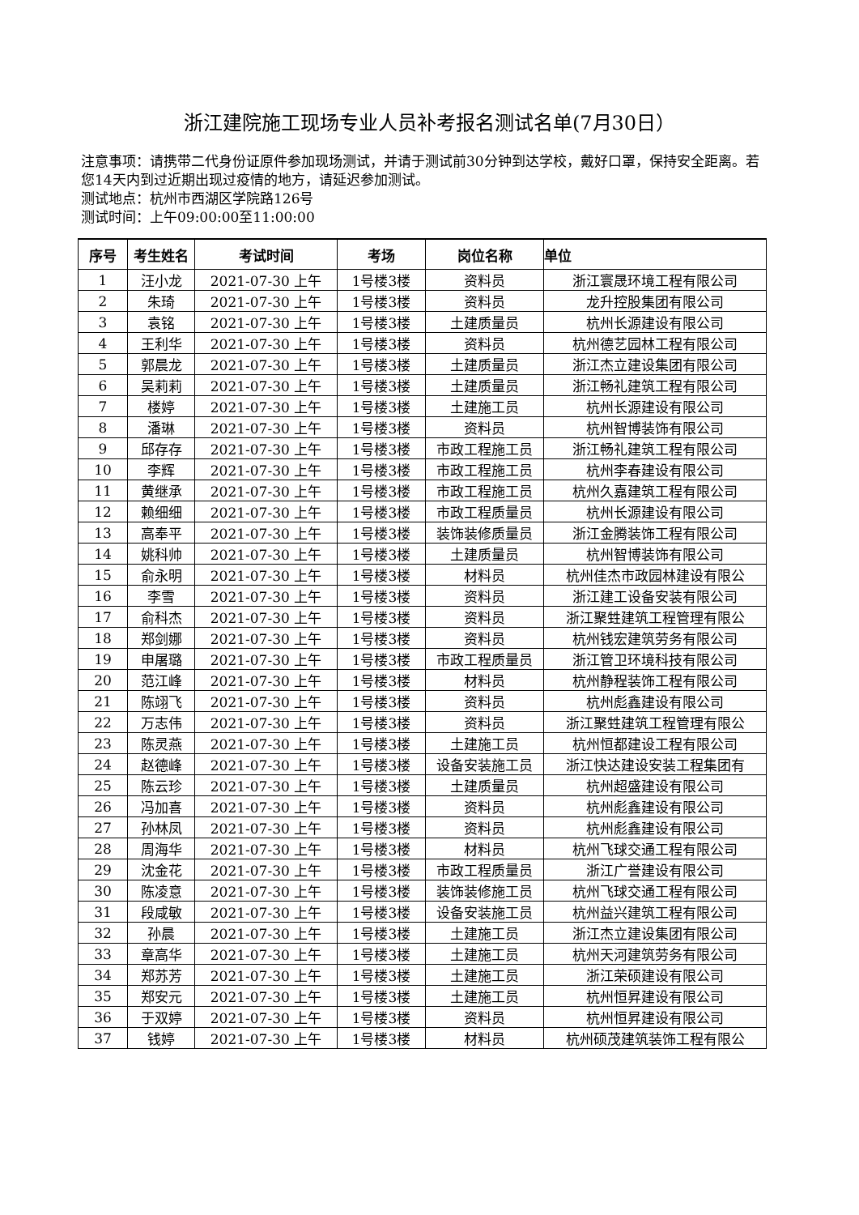浙江建院施工现场专业人员补考报名测试名单(7月30日）
注意事项：请携带二代身份证原件参加现场测试，并请于测试前30分钟到达学校，戴好口罩，保持安全距离。若您14天内到过近期出现过疫情的地方，请延迟参加测试。
测试地点：杭州市西湖区学院路126号
测试时间：上午09:00:00至11:00:00
| 序号 | 考生姓名 | 考试时间 | 考场 | 岗位名称 | 单位 |
| --- | --- | --- | --- | --- | --- |
| 1 | 汪小龙 | 2021-07-30 上午 | 1号楼3楼 | 资料员 | 浙江寰晟环境工程有限公司 |
| 2 | 朱琦 | 2021-07-30 上午 | 1号楼3楼 | 资料员 | 龙升控股集团有限公司 |
| 3 | 袁铭 | 2021-07-30 上午 | 1号楼3楼 | 土建质量员 | 杭州长源建设有限公司 |
| 4 | 王利华 | 2021-07-30 上午 | 1号楼3楼 | 资料员 | 杭州德艺园林工程有限公司 |
| 5 | 郭晨龙 | 2021-07-30 上午 | 1号楼3楼 | 土建质量员 | 浙江杰立建设集团有限公司 |
| 6 | 吴莉莉 | 2021-07-30 上午 | 1号楼3楼 | 土建质量员 | 浙江畅礼建筑工程有限公司 |
| 7 | 楼婷 | 2021-07-30 上午 | 1号楼3楼 | 土建施工员 | 杭州长源建设有限公司 |
| 8 | 潘琳 | 2021-07-30 上午 | 1号楼3楼 | 资料员 | 杭州智博装饰有限公司 |
| 9 | 邱存存 | 2021-07-30 上午 | 1号楼3楼 | 市政工程施工员 | 浙江畅礼建筑工程有限公司 |
| 10 | 李辉 | 2021-07-30 上午 | 1号楼3楼 | 市政工程施工员 | 杭州李春建设有限公司 |
| 11 | 黄继承 | 2021-07-30 上午 | 1号楼3楼 | 市政工程施工员 | 杭州久嘉建筑工程有限公司 |
| 12 | 赖细细 | 2021-07-30 上午 | 1号楼3楼 | 市政工程质量员 | 杭州长源建设有限公司 |
| 13 | 高奉平 | 2021-07-30 上午 | 1号楼3楼 | 装饰装修质量员 | 浙江金腾装饰工程有限公司 |
| 14 | 姚科帅 | 2021-07-30 上午 | 1号楼3楼 | 土建质量员 | 杭州智博装饰有限公司 |
| 15 | 俞永明 | 2021-07-30 上午 | 1号楼3楼 | 材料员 | 杭州佳杰市政园林建设有限公 |
| 16 | 李雪 | 2021-07-30 上午 | 1号楼3楼 | 资料员 | 浙江建工设备安装有限公司 |
| 17 | 俞科杰 | 2021-07-30 上午 | 1号楼3楼 | 资料员 | 浙江聚甡建筑工程管理有限公 |
| 18 | 郑剑娜 | 2021-07-30 上午 | 1号楼3楼 | 资料员 | 杭州钱宏建筑劳务有限公司 |
| 19 | 申屠璐 | 2021-07-30 上午 | 1号楼3楼 | 市政工程质量员 | 浙江管卫环境科技有限公司 |
| 20 | 范江峰 | 2021-07-30 上午 | 1号楼3楼 | 材料员 | 杭州静程装饰工程有限公司 |
| 21 | 陈翊飞 | 2021-07-30 上午 | 1号楼3楼 | 资料员 | 杭州彪鑫建设有限公司 |
| 22 | 万志伟 | 2021-07-30 上午 | 1号楼3楼 | 资料员 | 浙江聚甡建筑工程管理有限公 |
| 23 | 陈灵燕 | 2021-07-30 上午 | 1号楼3楼 | 土建施工员 | 杭州恒都建设工程有限公司 |
| 24 | 赵德峰 | 2021-07-30 上午 | 1号楼3楼 | 设备安装施工员 | 浙江快达建设安装工程集团有 |
| 25 | 陈云珍 | 2021-07-30 上午 | 1号楼3楼 | 土建质量员 | 杭州超盛建设有限公司 |
| 26 | 冯加喜 | 2021-07-30 上午 | 1号楼3楼 | 资料员 | 杭州彪鑫建设有限公司 |
| 27 | 孙林凤 | 2021-07-30 上午 | 1号楼3楼 | 资料员 | 杭州彪鑫建设有限公司 |
| 28 | 周海华 | 2021-07-30 上午 | 1号楼3楼 | 材料员 | 杭州飞球交通工程有限公司 |
| 29 | 沈金花 | 2021-07-30 上午 | 1号楼3楼 | 市政工程质量员 | 浙江广誉建设有限公司 |
| 30 | 陈凌意 | 2021-07-30 上午 | 1号楼3楼 | 装饰装修施工员 | 杭州飞球交通工程有限公司 |
| 31 | 段咸敏 | 2021-07-30 上午 | 1号楼3楼 | 设备安装施工员 | 杭州益兴建筑工程有限公司 |
| 32 | 孙晨 | 2021-07-30 上午 | 1号楼3楼 | 土建施工员 | 浙江杰立建设集团有限公司 |
| 33 | 章高华 | 2021-07-30 上午 | 1号楼3楼 | 土建施工员 | 杭州天河建筑劳务有限公司 |
| 34 | 郑苏芳 | 2021-07-30 上午 | 1号楼3楼 | 土建施工员 | 浙江荣硕建设有限公司 |
| 35 | 郑安元 | 2021-07-30 上午 | 1号楼3楼 | 土建施工员 | 杭州恒昇建设有限公司 |
| 36 | 于双婷 | 2021-07-30 上午 | 1号楼3楼 | 资料员 | 杭州恒昇建设有限公司 |
| 37 | 钱婷 | 2021-07-30 上午 | 1号楼3楼 | 材料员 | 杭州硕茂建筑装饰工程有限公 |